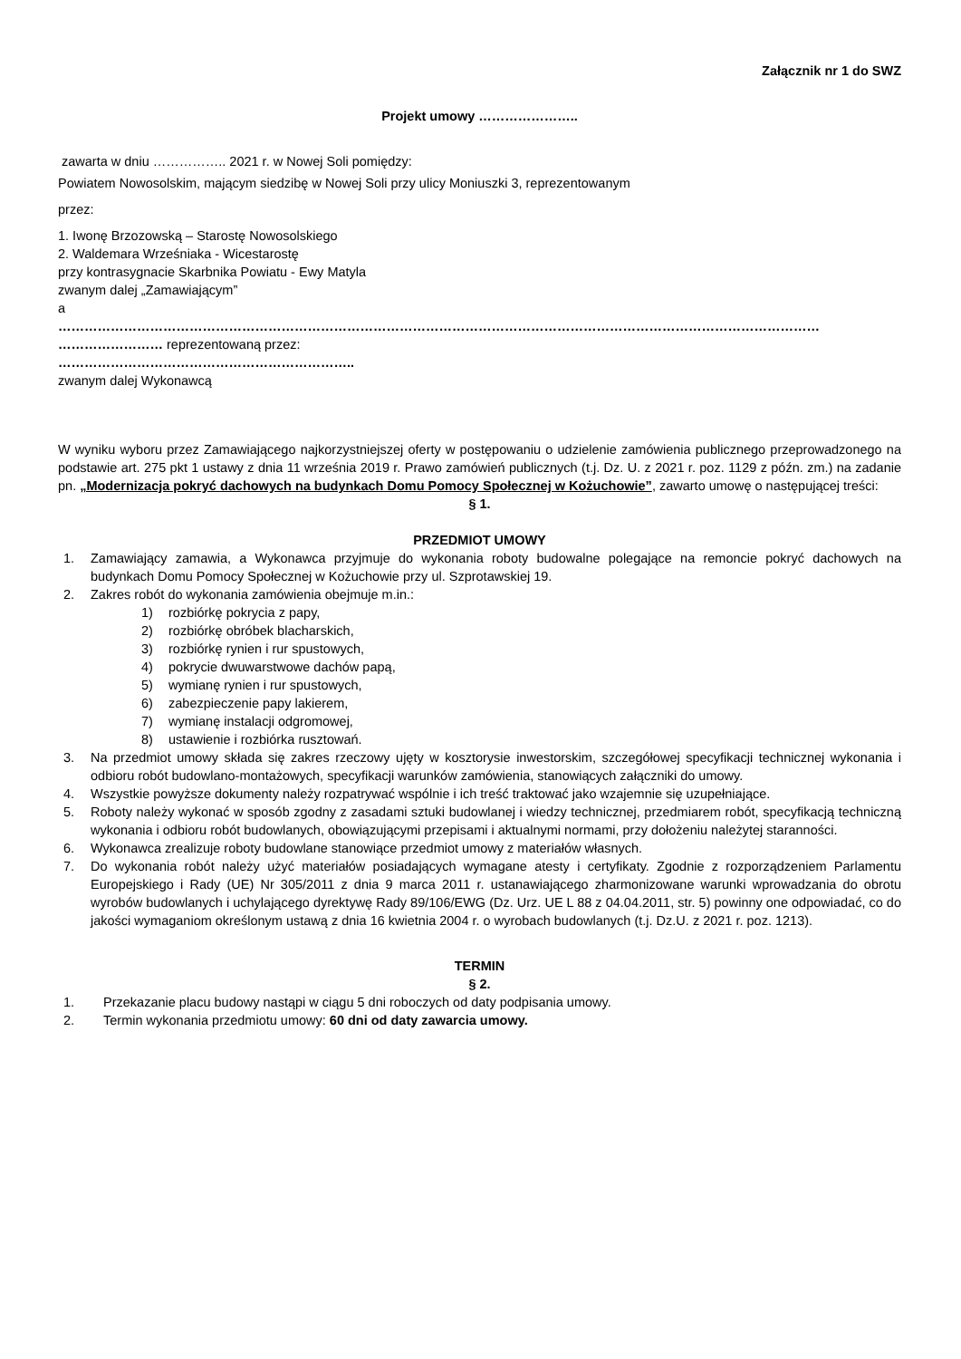Załącznik nr 1 do SWZ
Projekt umowy …………………..
zawarta w dniu …………….. 2021 r. w Nowej Soli pomiędzy:
Powiatem Nowosolskim, mającym siedzibę w Nowej Soli przy ulicy Moniuszki 3, reprezentowanym
przez:
1. Iwonę Brzozowską – Starostę Nowosolskiego
2. Waldemara Wrześniaka - Wicestarostę
przy kontrasygnacie Skarbnika Powiatu - Ewy Matyla
zwanym dalej „Zamawiającym”
a
…………………………………………………………………………………………………………………………………………………………
…………………… reprezentowaną przez:
…………………………………………………………..
zwanym dalej Wykonawcą
W wyniku wyboru przez Zamawiającego najkorzystniejszej oferty w postępowaniu o udzielenie zamówienia publicznego przeprowadzonego na podstawie art. 275 pkt 1 ustawy z dnia 11 września 2019 r. Prawo zamówień publicznych (t.j. Dz. U. z 2021 r. poz. 1129 z późn. zm.) na zadanie pn. „Modernizacja pokryć dachowych na budynkach Domu Pomocy Społecznej w Kożuchowie”, zawarto umowę o następującej treści:
§ 1.
PRZEDMIOT UMOWY
1. Zamawiający zamawia, a Wykonawca przyjmuje do wykonania roboty budowalne polegające na remoncie pokryć dachowych na budynkach Domu Pomocy Społecznej w Kożuchowie przy ul. Szprotawskiej 19.
2. Zakres robót do wykonania zamówienia obejmuje m.in.:
1) rozbiórkę pokrycia z papy,
2) rozbiórkę obróbek blacharskich,
3) rozbiórkę rynien i rur spustowych,
4) pokrycie dwuwarstwowe dachów papą,
5) wymianę rynien i rur spustowych,
6) zabezpieczenie papy lakierem,
7) wymianę instalacji odgromowej,
8) ustawienie i rozbiórka rusztowań.
3. Na przedmiot umowy składa się zakres rzeczowy ujęty w kosztorysie inwestorskim, szczegółowej specyfikacji technicznej wykonania i odbioru robót budowlano-montażowych, specyfikacji warunków zamówienia, stanowiących załączniki do umowy.
4. Wszystkie powyższe dokumenty należy rozpatrywać wspólnie i ich treść traktować jako wzajemnie się uzupełniające.
5. Roboty należy wykonać w sposób zgodny z zasadami sztuki budowlanej i wiedzy technicznej, przedmiarem robót, specyfikacją techniczną wykonania i odbioru robót budowlanych, obowiązującymi przepisami i aktualnymi normami, przy dołożeniu należytej staranności.
6. Wykonawca zrealizuje roboty budowlane stanowiące przedmiot umowy z materiałów własnych.
7. Do wykonania robót należy użyć materiałów posiadających wymagane atesty i certyfikaty. Zgodnie z rozporządzeniem Parlamentu Europejskiego i Rady (UE) Nr 305/2011 z dnia 9 marca 2011 r. ustanawiającego zharmonizowane warunki wprowadzania do obrotu wyrobów budowlanych i uchylającego dyrektywę Rady 89/106/EWG (Dz. Urz. UE L 88 z 04.04.2011, str. 5) powinny one odpowiadać, co do jakości wymaganiom określonym ustawą z dnia 16 kwietnia 2004 r. o wyrobach budowlanych (t.j. Dz.U. z 2021 r. poz. 1213).
TERMIN
§ 2.
1. Przekazanie placu budowy nastąpi w ciągu 5 dni roboczych od daty podpisania umowy.
2. Termin wykonania przedmiotu umowy: 60 dni od daty zawarcia umowy.